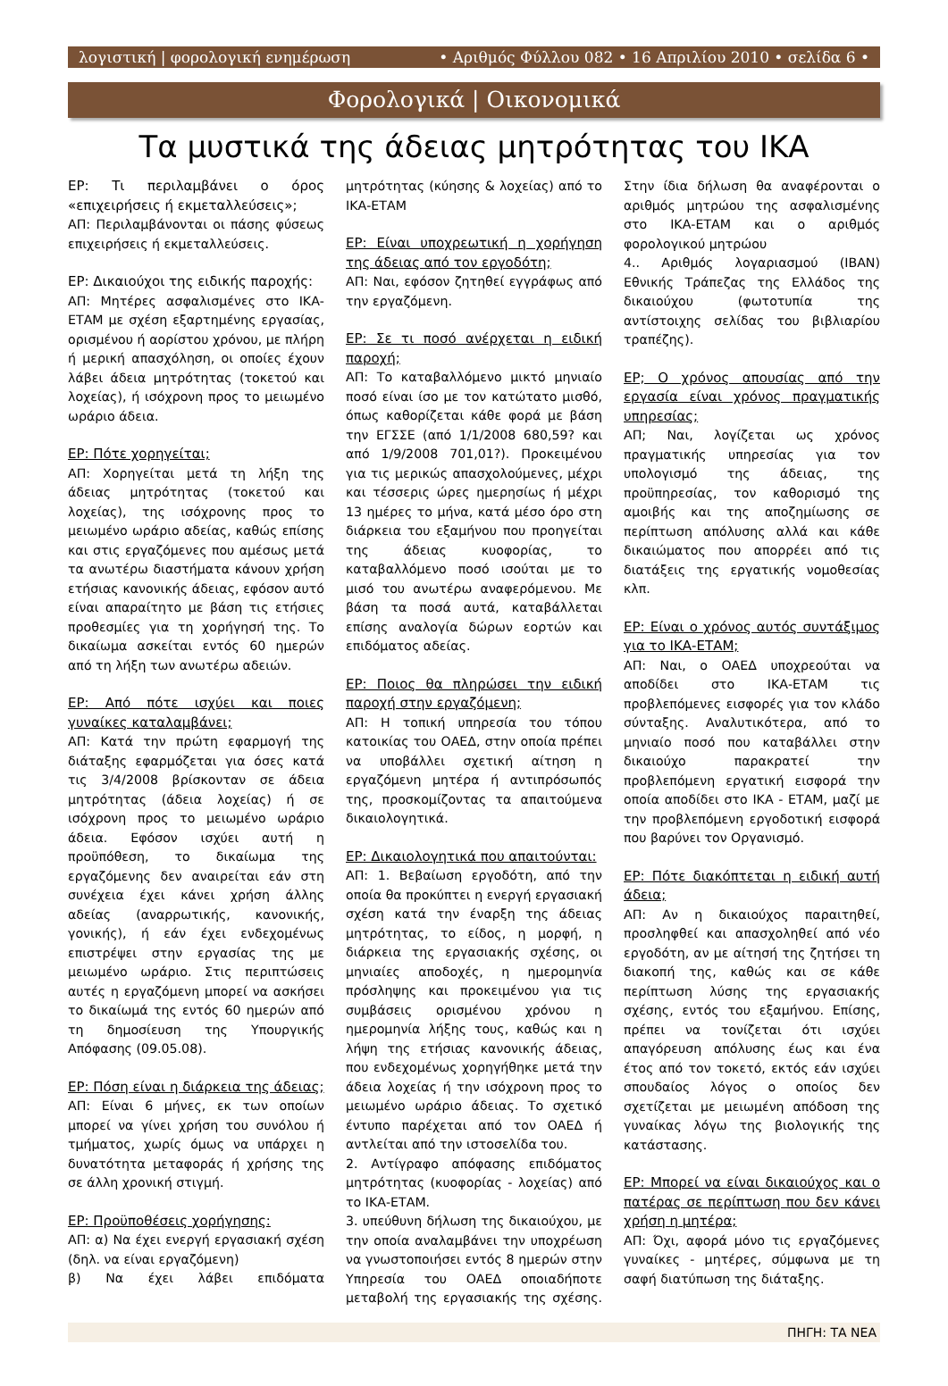λογιστική | φορολογική ενημέρωση • Αριθμός Φύλλου 082 • 16 Απριλίου 2010 • σελίδα 6 •
Φορολογικά | Οικονομικά
Τα μυστικά της άδειας μητρότητας του ΙΚΑ
ΕΡ: Τι περιλαμβάνει ο όρος «επιχειρήσεις ή εκμεταλλεύσεις»;
ΑΠ: Περιλαμβάνονται οι πάσης φύσεως επιχειρήσεις ή εκμεταλλεύσεις.
ΕΡ: Δικαιούχοι της ειδικής παροχής:
ΑΠ: Μητέρες ασφαλισμένες στο ΙΚΑ-ΕΤΑΜ με σχέση εξαρτημένης εργασίας, ορισμένου ή αορίστου χρόνου, με πλήρη ή μερική απασχόληση, οι οποίες έχουν λάβει άδεια μητρότητας (τοκετού και λοχείας), ή ισόχρονη προς το μειωμένο ωράριο άδεια.
ΕΡ: Πότε χορηγείται;
ΑΠ: Χορηγείται μετά τη λήξη της άδειας μητρότητας (τοκετού και λοχείας), της ισόχρονης προς το μειωμένο ωράριο αδείας, καθώς επίσης και στις εργαζόμενες που αμέσως μετά τα ανωτέρω διαστήματα κάνουν χρήση ετήσιας κανονικής άδειας, εφόσον αυτό είναι απαραίτητο με βάση τις ετήσιες προθεσμίες για τη χορήγησή της. Το δικαίωμα ασκείται εντός 60 ημερών από τη λήξη των ανωτέρω αδειών.
ΕΡ: Από πότε ισχύει και ποιες γυναίκες καταλαμβάνει;
ΑΠ: Κατά την πρώτη εφαρμογή της διάταξης εφαρμόζεται για όσες κατά τις 3/4/2008 βρίσκονταν σε άδεια μητρότητας (άδεια λοχείας) ή σε ισόχρονη προς το μειωμένο ωράριο άδεια. Εφόσον ισχύει αυτή η προϋπόθεση, το δικαίωμα της εργαζόμενης δεν αναιρείται εάν στη συνέχεια έχει κάνει χρήση άλλης αδείας (αναρρωτικής, κανονικής, γονικής), ή εάν έχει ενδεχομένως επιστρέψει στην εργασίας της με μειωμένο ωράριο. Στις περιπτώσεις αυτές η εργαζόμενη μπορεί να ασκήσει το δικαίωμά της εντός 60 ημερών από τη δημοσίευση της Υπουργικής Απόφασης (09.05.08).
ΕΡ: Πόση είναι η διάρκεια της άδειας;
ΑΠ: Είναι 6 μήνες, εκ των οποίων μπορεί να γίνει χρήση του συνόλου ή τμήματος, χωρίς όμως να υπάρχει η δυνατότητα μεταφοράς ή χρήσης της σε άλλη χρονική στιγμή.
ΕΡ: Προϋποθέσεις χορήγησης:
ΑΠ: α) Να έχει ενεργή εργασιακή σχέση (δηλ. να είναι εργαζόμενη)
β) Να έχει λάβει επιδόματα μητρότητας (κύησης & λοχείας) από το ΙΚΑ-ΕΤΑΜ
ΕΡ: Είναι υποχρεωτική η χορήγηση της άδειας από τον εργοδότη;
ΑΠ: Ναι, εφόσον ζητηθεί εγγράφως από την εργαζόμενη.
ΕΡ: Σε τι ποσό ανέρχεται η ειδική παροχή;
ΑΠ: Το καταβαλλόμενο μικτό μηνιαίο ποσό είναι ίσο με τον κατώτατο μισθό, όπως καθορίζεται κάθε φορά με βάση την ΕΓΣΣΕ (από 1/1/2008 680,59? και από 1/9/2008 701,01?). Προκειμένου για τις μερικώς απασχολούμενες, μέχρι και τέσσερις ώρες ημερησίως ή μέχρι 13 ημέρες το μήνα, κατά μέσο όρο στη διάρκεια του εξαμήνου που προηγείται της άδειας κυοφορίας, το καταβαλλόμενο ποσό ισούται με το μισό του ανωτέρω αναφερόμενου. Με βάση τα ποσά αυτά, καταβάλλεται επίσης αναλογία δώρων εορτών και επιδόματος αδείας.
ΕΡ: Ποιος θα πληρώσει την ειδική παροχή στην εργαζόμενη;
ΑΠ: Η τοπική υπηρεσία του τόπου κατοικίας του ΟΑΕΔ, στην οποία πρέπει να υποβάλλει σχετική αίτηση η εργαζόμενη μητέρα ή αντιπρόσωπός της, προσκομίζοντας τα απαιτούμενα δικαιολογητικά.
ΕΡ: Δικαιολογητικά που απαιτούνται:
ΑΠ: 1. Βεβαίωση εργοδότη, από την οποία θα προκύπτει η ενεργή εργασιακή σχέση κατά την έναρξη της άδειας μητρότητας, το είδος, η μορφή, η διάρκεια της εργασιακής σχέσης, οι μηνιαίες αποδοχές, η ημερομηνία πρόσληψης και προκειμένου για τις συμβάσεις ορισμένου χρόνου η ημερομηνία λήξης τους, καθώς και η λήψη της ετήσιας κανονικής άδειας, που ενδεχομένως χορηγήθηκε μετά την άδεια λοχείας ή την ισόχρονη προς το μειωμένο ωράριο άδειας. Το σχετικό έντυπο παρέχεται από τον ΟΑΕΔ ή αντλείται από την ιστοσελίδα του.
2. Αντίγραφο απόφασης επιδόματος μητρότητας (κυοφορίας - λοχείας) από το ΙΚΑ-ΕΤΑΜ.
3. υπεύθυνη δήλωση της δικαιούχου, με την οποία αναλαμβάνει την υποχρέωση να γνωστοποιήσει εντός 8 ημερών στην Υπηρεσία του ΟΑΕΔ οποιαδήποτε μεταβολή της εργασιακής της σχέσης. Στην ίδια δήλωση θα αναφέρονται ο αριθμός μητρώου της ασφαλισμένης στο ΙΚΑ-ΕΤΑΜ και ο αριθμός φορολογικού μητρώου
4.. Αριθμός λογαριασμού (IBAN) Εθνικής Τράπεζας της Ελλάδος της δικαιούχου (φωτοτυπία της αντίστοιχης σελίδας του βιβλιαρίου τραπέζης).
ΕΡ; Ο χρόνος απουσίας από την εργασία είναι χρόνος πραγματικής υπηρεσίας;
ΑΠ; Ναι, λογίζεται ως χρόνος πραγματικής υπηρεσίας για τον υπολογισμό της άδειας, της προϋπηρεσίας, τον καθορισμό της αμοιβής και της αποζημίωσης σε περίπτωση απόλυσης αλλά και κάθε δικαιώματος που απορρέει από τις διατάξεις της εργατικής νομοθεσίας κλπ.
ΕΡ: Είναι ο χρόνος αυτός συντάξιμος για το ΙΚΑ-ΕΤΑΜ;
ΑΠ: Ναι, ο ΟΑΕΔ υποχρεούται να αποδίδει στο ΙΚΑ-ΕΤΑΜ τις προβλεπόμενες εισφορές για τον κλάδο σύνταξης. Αναλυτικότερα, από το μηνιαίο ποσό που καταβάλλει στην δικαιούχο παρακρατεί την προβλεπόμενη εργατική εισφορά την οποία αποδίδει στο ΙΚΑ - ΕΤΑΜ, μαζί με την προβλεπόμενη εργοδοτική εισφορά που βαρύνει τον Οργανισμό.
ΕΡ: Πότε διακόπτεται η ειδική αυτή άδεια;
ΑΠ: Αν η δικαιούχος παραιτηθεί, προσληφθεί και απασχοληθεί από νέο εργοδότη, αν με αίτησή της ζητήσει τη διακοπή της, καθώς και σε κάθε περίπτωση λύσης της εργασιακής σχέσης, εντός του εξαμήνου. Επίσης, πρέπει να τονίζεται ότι ισχύει απαγόρευση απόλυσης έως και ένα έτος από τον τοκετό, εκτός εάν ισχύει σπουδαίος λόγος ο οποίος δεν σχετίζεται με μειωμένη απόδοση της γυναίκας λόγω της βιολογικής της κατάστασης.
ΕΡ: Μπορεί να είναι δικαιούχος και ο πατέρας σε περίπτωση που δεν κάνει χρήση η μητέρα;
ΑΠ: Όχι, αφορά μόνο τις εργαζόμενες γυναίκες - μητέρες, σύμφωνα με τη σαφή διατύπωση της διάταξης.
ΠΗΓΗ: ΤΑ ΝΕΑ